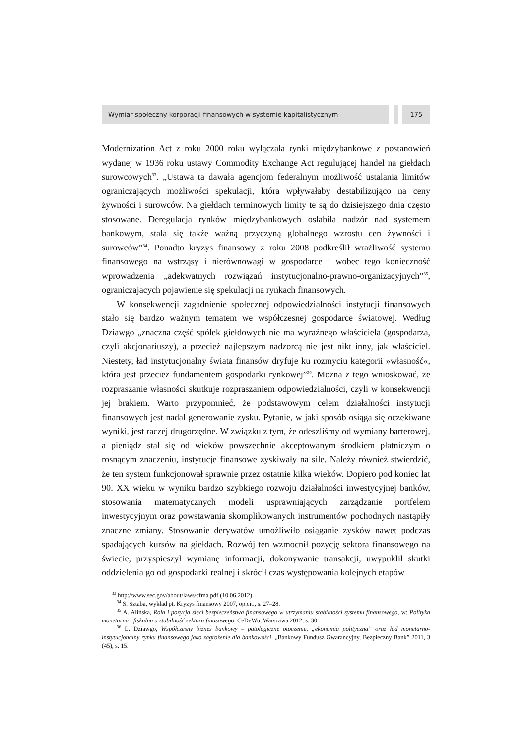Wymiar społeczny korporacji finansowych w systemie kapitalistycznym 175
Modernization Act z roku 2000 roku wyłączała rynki międzybankowe z postanowień wydanej w 1936 roku ustawy Commodity Exchange Act regulującej handel na giełdach surowcowych<sup>33</sup>. „Ustawa ta dawała agencjom federalnym możliwość ustalania limitów ograniczających możliwości spekulacji, która wpływałaby destabilizująco na ceny żywności i surowców. Na giełdach terminowych limity te są do dzisiejszego dnia często stosowane. Deregulacja rynków międzybankowych osłabiła nadzór nad systemem bankowym, stała się także ważną przyczyną globalnego wzrostu cen żywności i surowców”<sup>34</sup>. Ponadto kryzys finansowy z roku 2008 podkreślił wrażliwość systemu finansowego na wstrząsy i nierównowagi w gospodarce i wobec tego konieczność wprowadzenia „adekwatnych rozwiązań instytucjonalno-prawno-organizacyjnych”<sup>35</sup>, ograniczajacych pojawienie się spekulacji na rynkach finansowych.
W konsekwencji zagadnienie społecznej odpowiedzialności instytucji finansowych stało się bardzo ważnym tematem we współczesnej gospodarce światowej. Według Dziawgo „znaczna część spółek giełdowych nie ma wyraźnego właściciela (gospodarza, czyli akcjonariuszy), a przecież najlepszym nadzorcą nie jest nikt inny, jak właściciel. Niestety, ład instytucjonalny świata finansów dryfuje ku rozmyciu kategorii »własność«, która jest przecież fundamentem gospodarki rynkowej”<sup>36</sup>. Można z tego wnioskować, że rozpraszanie własności skutkuje rozpraszaniem odpowiedzialności, czyli w konsekwencji jej brakiem. Warto przypomnieć, że podstawowym celem działalności instytucji finansowych jest nadal generowanie zysku. Pytanie, w jaki sposób osiąga się oczekiwane wyniki, jest raczej drugorzędne. W związku z tym, że odeszliśmy od wymiany barterowej, a pieniądz stał się od wieków powszechnie akceptowanym środkiem płatniczym o rosnącym znaczeniu, instytucje finansowe zyskiwały na sile. Należy również stwierdzić, że ten system funkcjonował sprawnie przez ostatnie kilka wieków. Dopiero pod koniec lat 90. XX wieku w wyniku bardzo szybkiego rozwoju działalności inwestycyjnej banków, stosowania matematycznych modeli usprawniających zarządzanie portfelem inwestycyjnym oraz powstawania skomplikowanych instrumentów pochodnych nastąpiły znaczne zmiany. Stosowanie derywatów umożliwiło osiąganie zysków nawet podczas spadających kursów na giełdach. Rozwój ten wzmocnił pozycję sektora finansowego na świecie, przyspieszył wymianę informacji, dokonywanie transakcji, uwypuklił skutki oddzielenia go od gospodarki realnej i skrócił czas występowania kolejnych etapów
<sup>33</sup> http://www.sec.gov/about/laws/cfma.pdf (10.06.2012).
<sup>34</sup> S. Sztaba, wykład pt. Kryzys finansowy 2007, op.cit., s. 27–28.
<sup>35</sup> A. Alińska, Rola i pozycja sieci bezpieczeństwa finansowego w utrzymaniu stabilności systemu finansowego, w: Polityka monetarna i fiskalna a stabilność sektora finasowego, CeDeWu, Warszawa 2012, s. 30.
<sup>36</sup> L. Dziawgo, Współczesny biznes bankowy – patologiczne otoczenie, „ekonomia polityczna” oraz ład monetarno-instytucjonalny rynku finansowego jako zagrożenie dla bankowości, „Bankowy Fundusz Gwarancyjny, Bezpieczny Bank” 2011, 3 (45), s. 15.